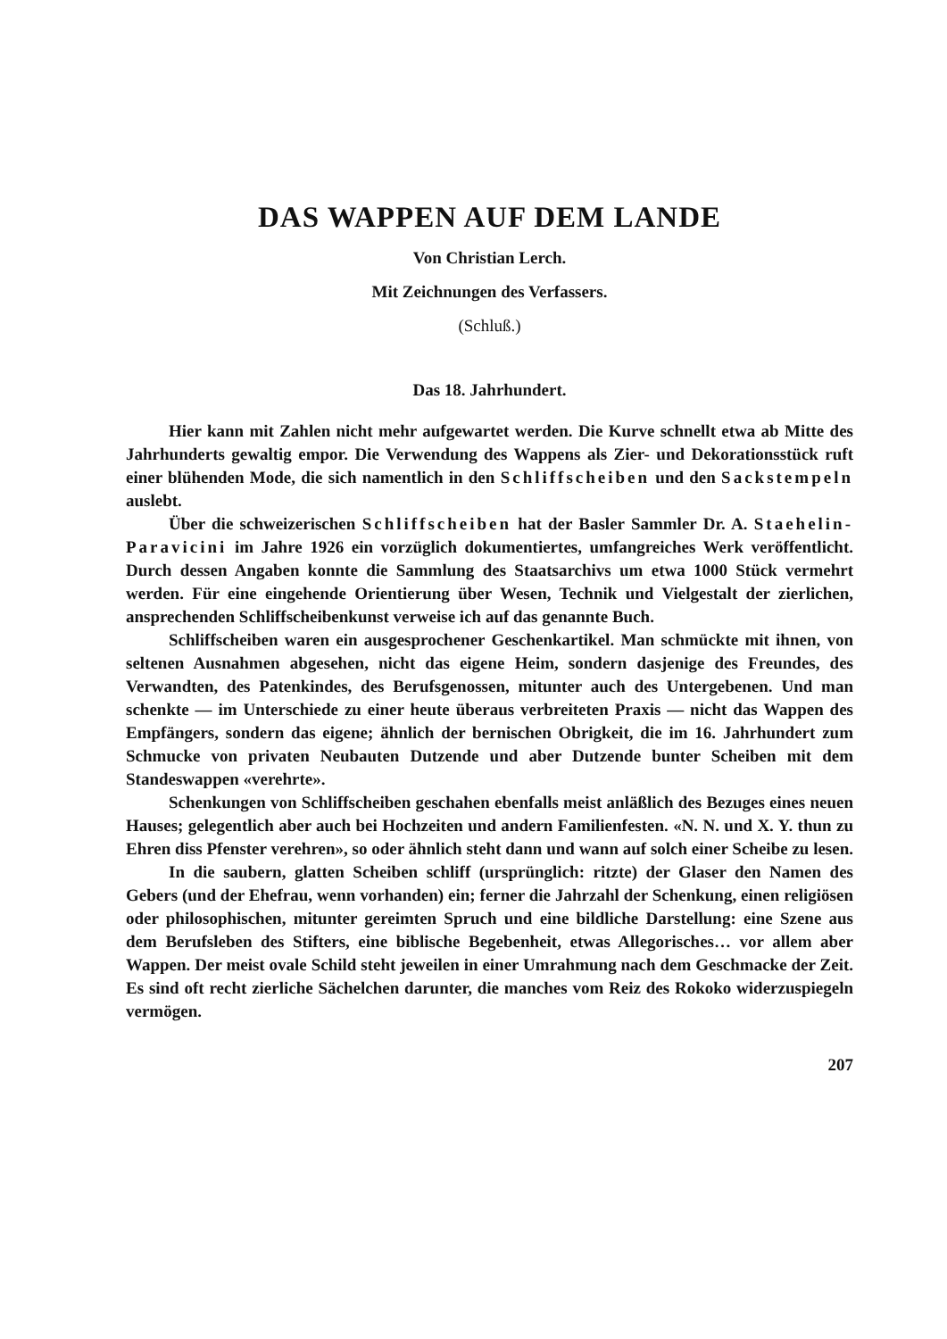DAS WAPPEN AUF DEM LANDE
Von Christian Lerch.
Mit Zeichnungen des Verfassers.
(Schluß.)
Das 18. Jahrhundert.
Hier kann mit Zahlen nicht mehr aufgewartet werden. Die Kurve schnellt etwa ab Mitte des Jahrhunderts gewaltig empor. Die Verwendung des Wappens als Zier- und Dekorationsstück ruft einer blühenden Mode, die sich namentlich in den Schliffscheiben und den Sackstempeln auslebt.
Über die schweizerischen Schliffscheiben hat der Basler Sammler Dr. A. Staehelin-Paravicini im Jahre 1926 ein vorzüglich dokumentiertes, umfangreiches Werk veröffentlicht. Durch dessen Angaben konnte die Sammlung des Staatsarchivs um etwa 1000 Stück vermehrt werden. Für eine eingehende Orientierung über Wesen, Technik und Vielgestalt der zierlichen, ansprechenden Schliffscheibenkunst verweise ich auf das genannte Buch.
Schliffscheiben waren ein ausgesprochener Geschenkartikel. Man schmückte mit ihnen, von seltenen Ausnahmen abgesehen, nicht das eigene Heim, sondern dasjenige des Freundes, des Verwandten, des Patenkindes, des Berufsgenossen, mitunter auch des Untergebenen. Und man schenkte — im Unterschiede zu einer heute überaus verbreiteten Praxis — nicht das Wappen des Empfängers, sondern das eigene; ähnlich der bernischen Obrigkeit, die im 16. Jahrhundert zum Schmucke von privaten Neubauten Dutzende und aber Dutzende bunter Scheiben mit dem Standeswappen «verehrte».
Schenkungen von Schliffscheiben geschahen ebenfalls meist anläßlich des Bezuges eines neuen Hauses; gelegentlich aber auch bei Hochzeiten und andern Familienfesten. «N. N. und X. Y. thun zu Ehren diss Pfenster verehren», so oder ähnlich steht dann und wann auf solch einer Scheibe zu lesen.
In die saubern, glatten Scheiben schliff (ursprünglich: ritzte) der Glaser den Namen des Gebers (und der Ehefrau, wenn vorhanden) ein; ferner die Jahrzahl der Schenkung, einen religiösen oder philosophischen, mitunter gereimten Spruch und eine bildliche Darstellung: eine Szene aus dem Berufsleben des Stifters, eine biblische Begebenheit, etwas Allegorisches… vor allem aber Wappen. Der meist ovale Schild steht jeweilen in einer Umrahmung nach dem Geschmacke der Zeit. Es sind oft recht zierliche Sächelchen darunter, die manches vom Reiz des Rokoko widerzuspiegeln vermögen.
207